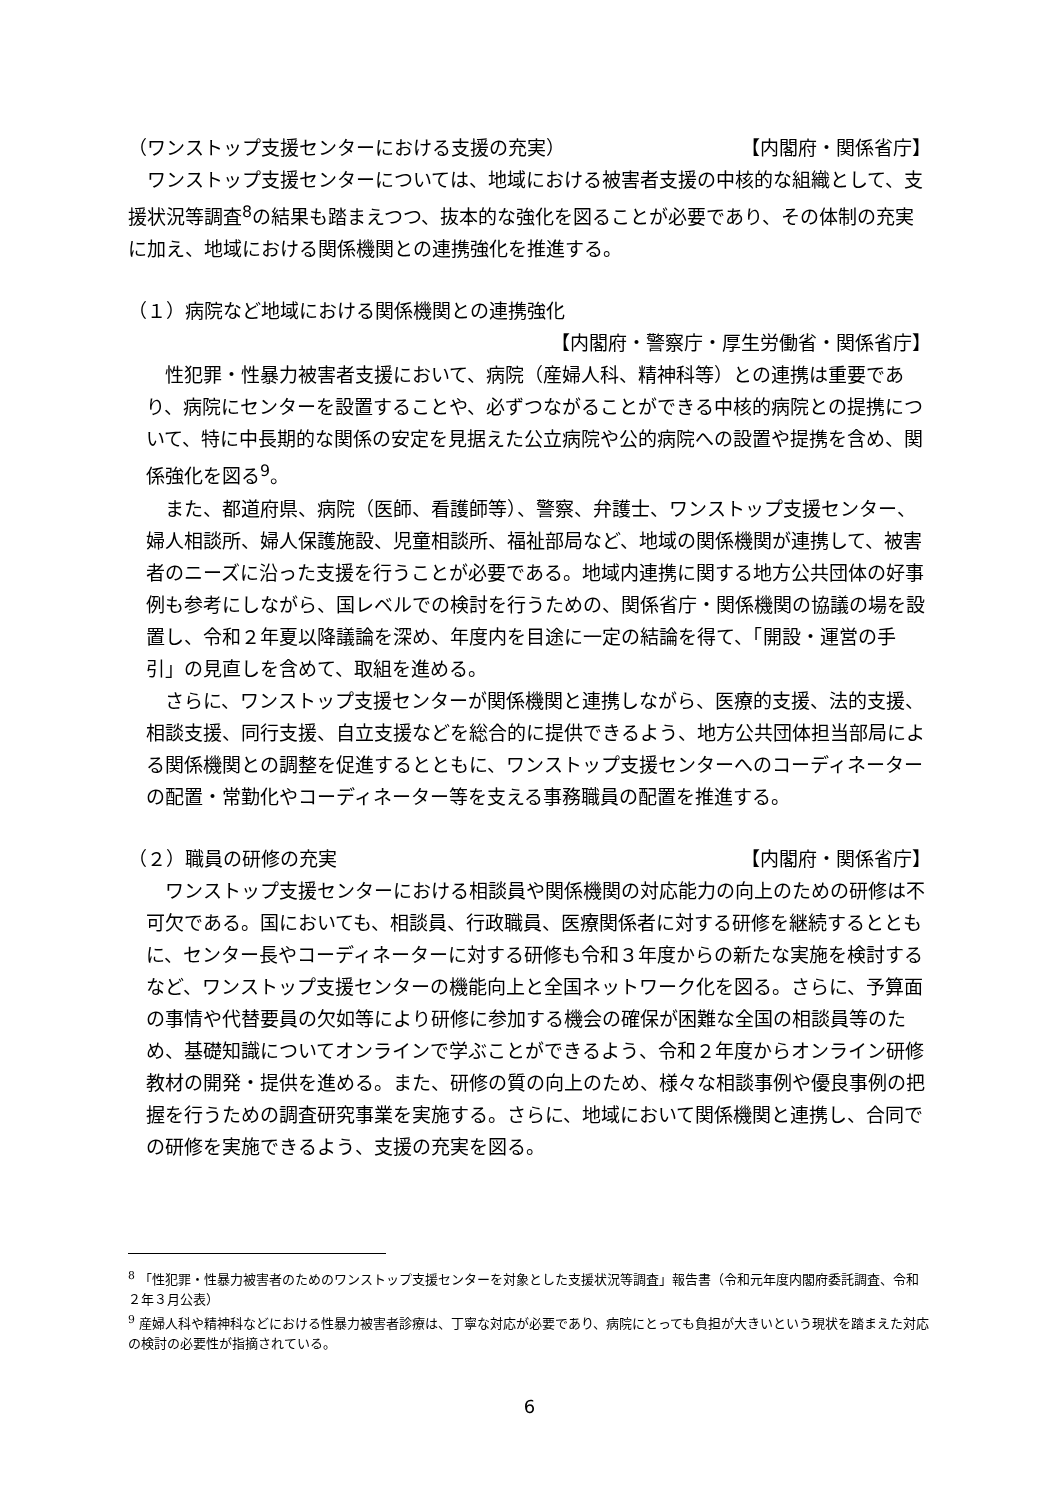（ワンストップ支援センターにおける支援の充実） 【内閣府・関係省庁】
　ワンストップ支援センターについては、地域における被害者支援の中核的な組織として、支援状況等調査<sup>8</sup>の結果も踏まえつつ、抜本的な強化を図ることが必要であり、その体制の充実に加え、地域における関係機関との連携強化を推進する。
（１）病院など地域における関係機関との連携強化
【内閣府・警察庁・厚生労働省・関係省庁】
　性犯罪・性暴力被害者支援において、病院（産婦人科、精神科等）との連携は重要であり、病院にセンターを設置することや、必ずつながることができる中核的病院との提携について、特に中長期的な関係の安定を見据えた公立病院や公的病院への設置や提携を含め、関係強化を図る<sup>9</sup>。
　また、都道府県、病院（医師、看護師等）、警察、弁護士、ワンストップ支援センター、婦人相談所、婦人保護施設、児童相談所、福祉部局など、地域の関係機関が連携して、被害者のニーズに沿った支援を行うことが必要である。地域内連携に関する地方公共団体の好事例も参考にしながら、国レベルでの検討を行うための、関係省庁・関係機関の協議の場を設置し、令和２年夏以降議論を深め、年度内を目途に一定の結論を得て、「開設・運営の手引」の見直しを含めて、取組を進める。
　さらに、ワンストップ支援センターが関係機関と連携しながら、医療的支援、法的支援、相談支援、同行支援、自立支援などを総合的に提供できるよう、地方公共団体担当部局による関係機関との調整を促進するとともに、ワンストップ支援センターへのコーディネーターの配置・常勤化やコーディネーター等を支える事務職員の配置を推進する。
（２）職員の研修の充実 【内閣府・関係省庁】
　ワンストップ支援センターにおける相談員や関係機関の対応能力の向上のための研修は不可欠である。国においても、相談員、行政職員、医療関係者に対する研修を継続するとともに、センター長やコーディネーターに対する研修も令和３年度からの新たな実施を検討するなど、ワンストップ支援センターの機能向上と全国ネットワーク化を図る。さらに、予算面の事情や代替要員の欠如等により研修に参加する機会の確保が困難な全国の相談員等のため、基礎知識についてオンラインで学ぶことができるよう、令和２年度からオンライン研修教材の開発・提供を進める。また、研修の質の向上のため、様々な相談事例や優良事例の把握を行うための調査研究事業を実施する。さらに、地域において関係機関と連携し、合同での研修を実施できるよう、支援の充実を図る。
<sup>8</sup> 「性犯罪・性暴力被害者のためのワンストップ支援センターを対象とした支援状況等調査」報告書（令和元年度内閣府委託調査、令和２年３月公表）
<sup>9</sup> 産婦人科や精神科などにおける性暴力被害者診療は、丁寧な対応が必要であり、病院にとっても負担が大きいという現状を踏まえた対応の検討の必要性が指摘されている。
6